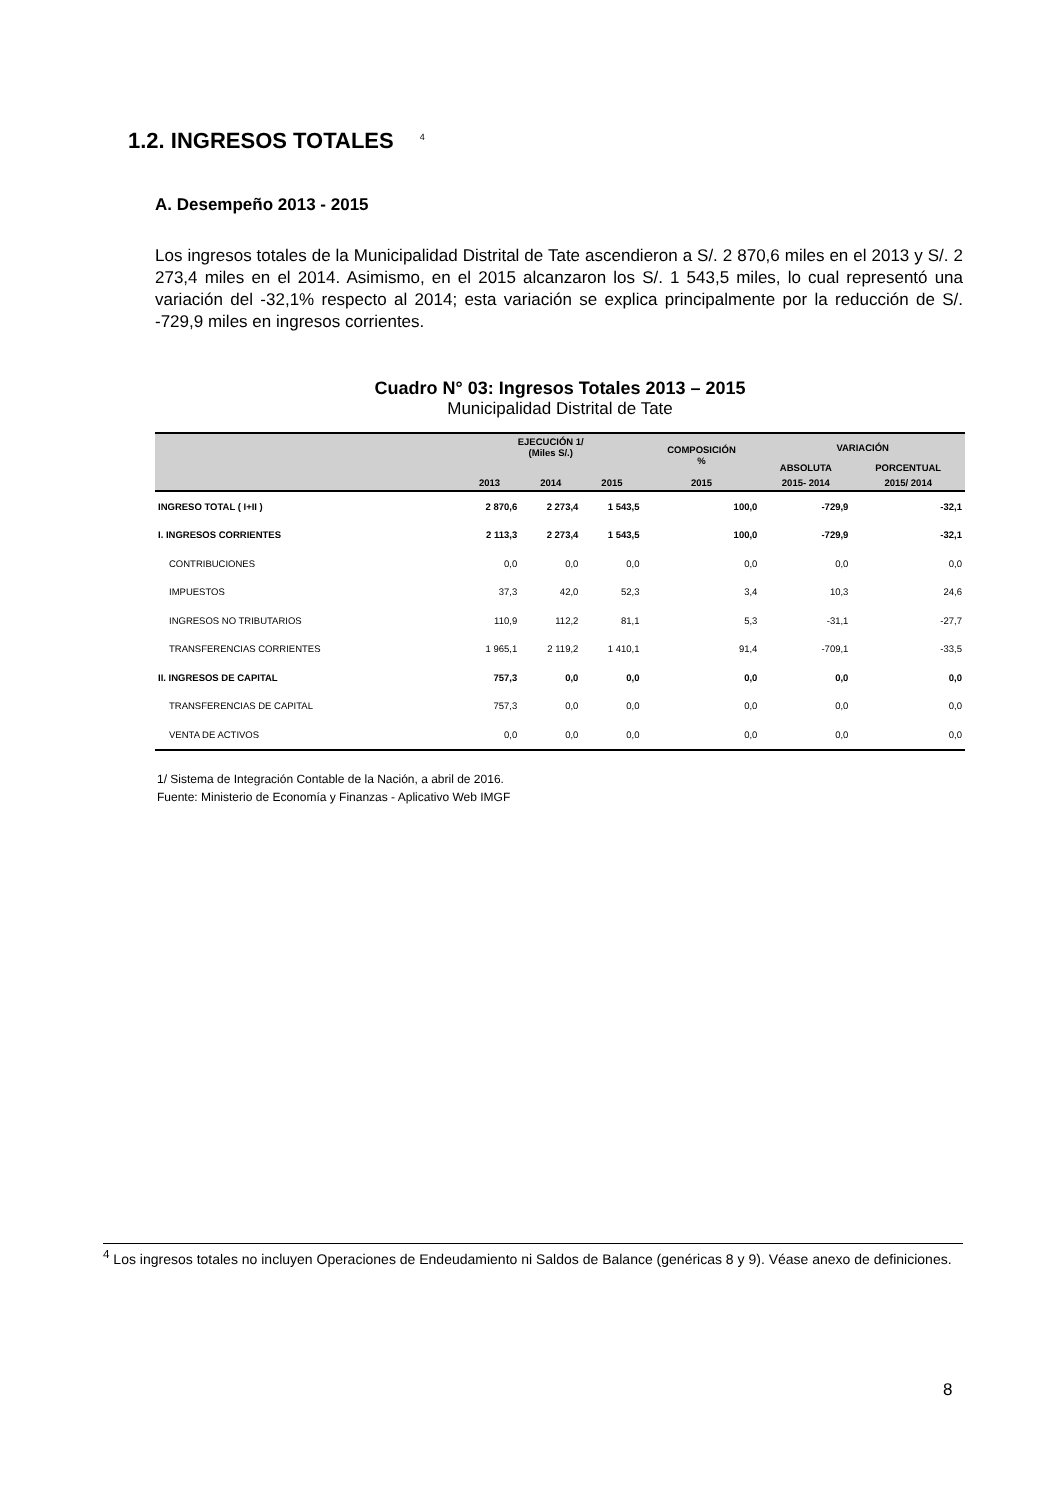1.2. INGRESOS TOTALES <sup>4</sup>
A. Desempeño 2013 - 2015
Los ingresos totales de la Municipalidad Distrital de Tate ascendieron a S/. 2 870,6 miles en el 2013 y S/. 2 273,4 miles en el 2014. Asimismo, en el 2015 alcanzaron los S/. 1 543,5 miles, lo cual representó una variación del -32,1% respecto al 2014; esta variación se explica principalmente por la reducción de S/. -729,9 miles en ingresos corrientes.
Cuadro N° 03: Ingresos Totales 2013 – 2015
Municipalidad Distrital de Tate
| | EJECUCIÓN 1/ (Miles S/.) | | | COMPOSICIÓN % | VARIACIÓN | |
| --- | --- | --- | --- | --- | --- | --- |
| | | | | | ABSOLUTA | PORCENTUAL |
| | 2013 | 2014 | 2015 | 2015 | 2015- 2014 | 2015/ 2014 |
| INGRESO TOTAL ( I+II ) | 2 870,6 | 2 273,4 | 1 543,5 | 100,0 | -729,9 | -32,1 |
| I. INGRESOS CORRIENTES | 2 113,3 | 2 273,4 | 1 543,5 | 100,0 | -729,9 | -32,1 |
| CONTRIBUCIONES | 0,0 | 0,0 | 0,0 | 0,0 | 0,0 | 0,0 |
| IMPUESTOS | 37,3 | 42,0 | 52,3 | 3,4 | 10,3 | 24,6 |
| INGRESOS NO TRIBUTARIOS | 110,9 | 112,2 | 81,1 | 5,3 | -31,1 | -27,7 |
| TRANSFERENCIAS CORRIENTES | 1 965,1 | 2 119,2 | 1 410,1 | 91,4 | -709,1 | -33,5 |
| II. INGRESOS DE CAPITAL | 757,3 | 0,0 | 0,0 | 0,0 | 0,0 | 0,0 |
| TRANSFERENCIAS DE CAPITAL | 757,3 | 0,0 | 0,0 | 0,0 | 0,0 | 0,0 |
| VENTA DE ACTIVOS | 0,0 | 0,0 | 0,0 | 0,0 | 0,0 | 0,0 |
1/ Sistema de Integración Contable de la Nación, a abril de 2016.
Fuente: Ministerio de Economía y Finanzas - Aplicativo Web IMGF
<sup>4</sup> Los ingresos totales no incluyen Operaciones de Endeudamiento ni Saldos de Balance (genéricas 8 y 9). Véase anexo de definiciones.
8